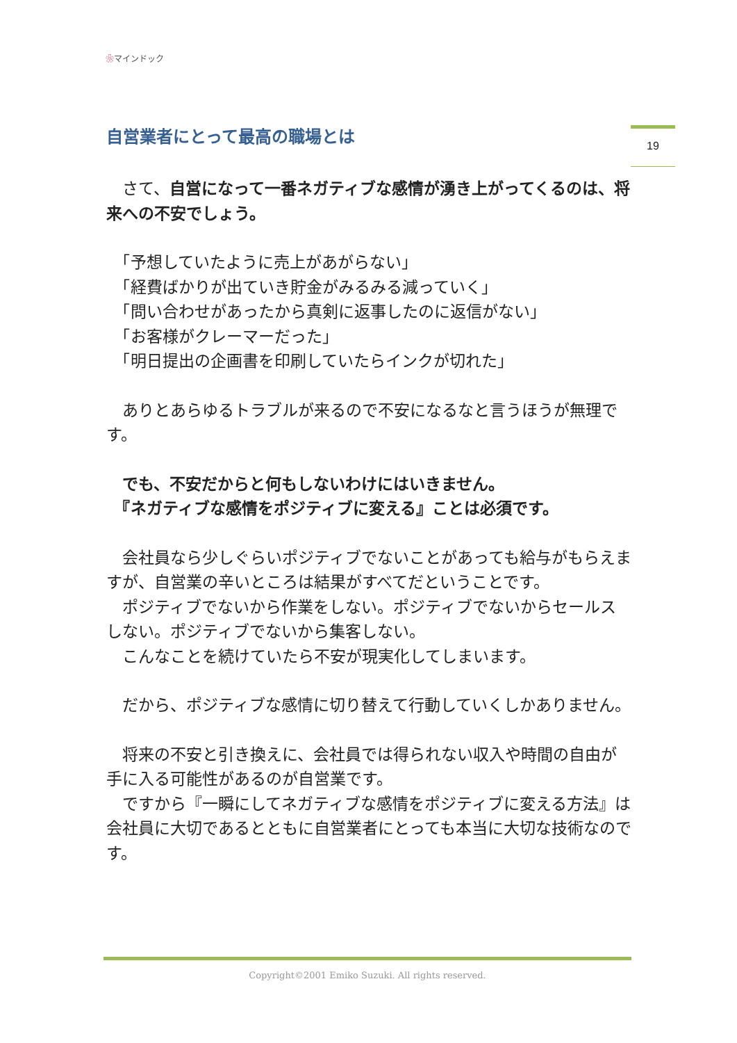❀マインドック
19
自営業者にとって最高の職場とは
　さて、自営になって一番ネガティブな感情が湧き上がってくるのは、将来への不安でしょう。
　「予想していたように売上があがらない」
　「経費ばかりが出ていき貯金がみるみる減っていく」
　「問い合わせがあったから真剣に返事したのに返信がない」
　「お客様がクレーマーだった」
　「明日提出の企画書を印刷していたらインクが切れた」
　ありとあらゆるトラブルが来るので不安になるなと言うほうが無理です。
　でも、不安だからと何もしないわけにはいきません。
　『ネガティブな感情をポジティブに変える』ことは必須です。
　会社員なら少しぐらいポジティブでないことがあっても給与がもらえますが、自営業の辛いところは結果がすべてだということです。
　ポジティブでないから作業をしない。ポジティブでないからセールスしない。ポジティブでないから集客しない。
　こんなことを続けていたら不安が現実化してしまいます。
　だから、ポジティブな感情に切り替えて行動していくしかありません。
　将来の不安と引き換えに、会社員では得られない収入や時間の自由が手に入る可能性があるのが自営業です。
　ですから『一瞬にしてネガティブな感情をポジティブに変える方法』は会社員に大切であるとともに自営業者にとっても本当に大切な技術なのです。
Copyright©2001 Emiko Suzuki. All rights reserved.